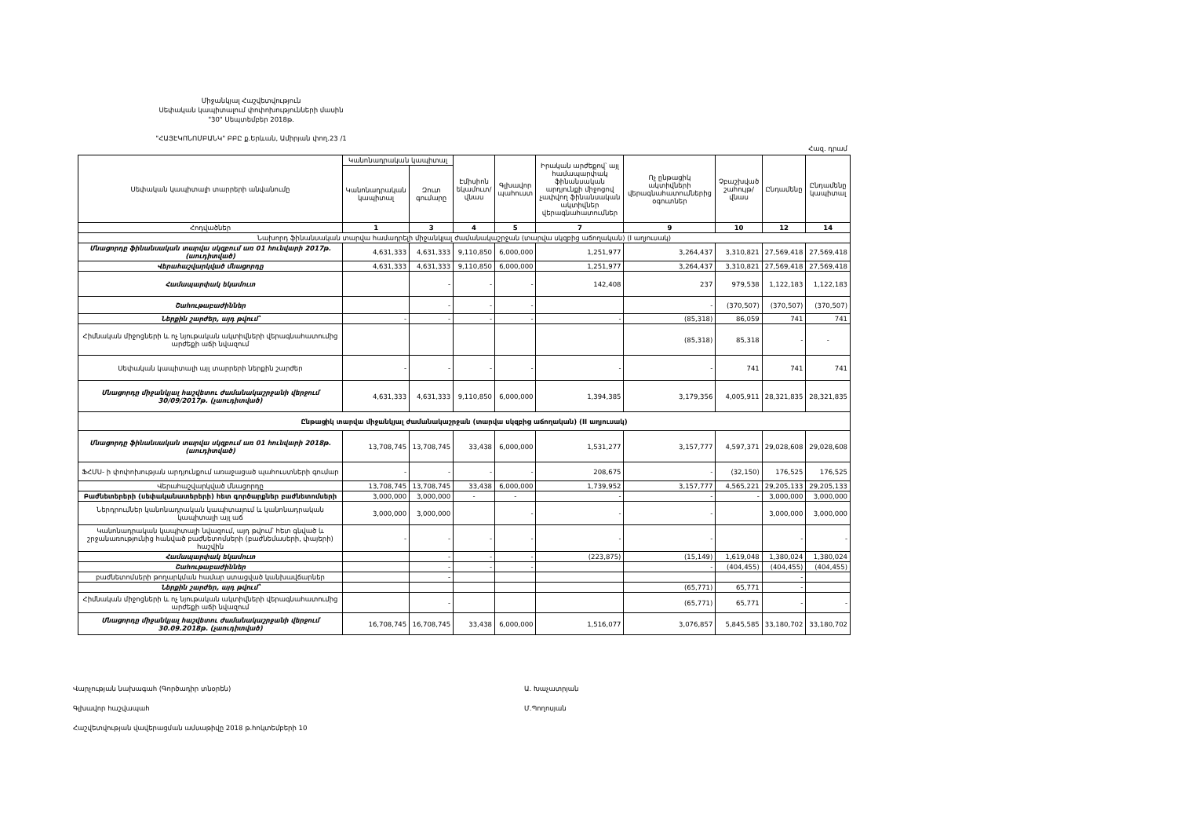Միջանկյալ Հաշվետվություն
Սեփական կապիտալում փոփոխությունների մասին
"30" Սեպտեմբեր 2018թ.
"ՀԱՅԷԿՈՆՈՄԲԱՆԿ" ԲԲԸ ք.Երևան, Ամիրյան փող.23 /1
Հազ. դրամ
| Սեփական կապիտալի տարրերի անվանումը | Կանոնադրական կապիտալ | | Էմիսիոն եկամուտ/վնաս | Գլխավոր պահուստ | Իրական արժեքով՝ այլ համապարփակ ֆինանսական արդյունքի միջոցով չափվող ֆինանսական ակտիվներ վերագնահատումներ | Ոչ ընթացիկ ակտիվների վերագնահատումներից օգուտներ | Չբաշխված շահույթ/վնաս | Ընդամենը | Ընդամենը կապիտալ |
| --- | --- | --- | --- | --- | --- | --- | --- | --- | --- |
| | Կանոնադրական կապիտալ | Զուտ գումարը | | | | | | | |
| Հոդվածներ | 1 | 3 | 4 | 5 | 7 | 9 | 10 | 12 | 14 |
| Նախորդ ֆինանսական տարվա համադրելի միջանկյալ ժամանակաշրջան (տարվա սկզբից աճողական) (I աղյուսակ) | | | | | | | | | |
| Մնացորդը ֆինանսական տարվա սկզբում առ 01 հունվարի 2017թ. (աուդիտված) | 4,631,333 | 4,631,333 | 9,110,850 | 6,000,000 | 1,251,977 | 3,264,437 | 3,310,821 | 27,569,418 | 27,569,418 |
| Վերահաշվարկված մնացորդը | 4,631,333 | 4,631,333 | 9,110,850 | 6,000,000 | 1,251,977 | 3,264,437 | 3,310,821 | 27,569,418 | 27,569,418 |
| Համապարփակ եկամուտ | | - | - | - | 142,408 | 237 | 979,538 | 1,122,183 | 1,122,183 |
| Շահութաբաժիններ | | - | - | - | | - | (370,507) | (370,507) | (370,507) |
| Ներքին շարժեր, այդ թվում՝ | - | - | - | - | - | (85,318) | 86,059 | 741 | 741 |
| Հիմնական միջոցների և ոչ նյութական ակտիվների վերագնահատումից արժեքի աճի նվազում | | | | | | (85,318) | 85,318 | - | - |
| Սեփական կապիտալի այլ տարրերի ներքին շարժեր | - | - | - | - | - | - | 741 | 741 | 741 |
| Մնացորդը միջանկյալ հաշվետու ժամանակաշրջանի վերջում 30/09/2017թ. (չաուդիտված) | 4,631,333 | 4,631,333 | 9,110,850 | 6,000,000 | 1,394,385 | 3,179,356 | 4,005,911 | 28,321,835 | 28,321,835 |
| Ընթացիկ տարվա միջանկյալ ժամանակաշրջան (տարվա սկզբից աճողական) (II աղյուսակ) | | | | | | | | | |
| Մնացորդը ֆինանսական տարվա սկզբում առ 01 հունվարի 2018թ. (աուդիտված) | 13,708,745 | 13,708,745 | 33,438 | 6,000,000 | 1,531,277 | 3,157,777 | 4,597,371 | 29,028,608 | 29,028,608 |
| ՖՀՄՍ- ի փոփոխության արդյունքում առաջացած պահուստների գումար | - | - | - | - | 208,675 | - | (32,150) | 176,525 | 176,525 |
| Վերահաշվարկված մնացորդը | 13,708,745 | 13,708,745 | 33,438 | 6,000,000 | 1,739,952 | 3,157,777 | 4,565,221 | 29,205,133 | 29,205,133 |
| Բաժնետերերի (սեփականատերերի) հետ գործարքներ բաժնետոմսերի | 3,000,000 | 3,000,000 | - | - | - | - | - | 3,000,000 | 3,000,000 |
| Ներդրումներ կանոնադրական կապիտալում և կանոնադրական կապիտալի այլ աճ | 3,000,000 | 3,000,000 | | - | - | - | | 3,000,000 | 3,000,000 |
| Կանոնադրական կապիտալի նվազում, այդ թվում՝ հետ գնված և շրջանառությունից հանված բաժնետոմսերի (բաժնեմասերի, փայերի) հաշվին | - | - | - | - | - | - | | - | - |
| Համապարփակ եկամուտ | | - | - | - | (223,875) | (15,149) | 1,619,048 | 1,380,024 | 1,380,024 |
| Շահութաբաժիններ | | - | - | - | | - | (404,455) | (404,455) | (404,455) |
| բաժնետոմսերի թողարկման համար ստացված կանխավճարներ | | - | | | | | | - | |
| Ներքին շարժեր, այդ թվում՝ | | | | | | (65,771) | 65,771 | - | |
| Հիմնական միջոցների և ոչ նյութական ակտիվների վերագնահատումից արժեքի աճի նվազում | | - | | | | (65,771) | 65,771 | - | - |
| Մնացորդը միջանկյալ հաշվետու ժամանակաշրջանի վերջում 30.09.2018թ. (չաուդիտված) | 16,708,745 | 16,708,745 | 33,438 | 6,000,000 | 1,516,077 | 3,076,857 | 5,845,585 | 33,180,702 | 33,180,702 |
Վարչության նախագահ (Գործադիր տնօրեն) Ա. Խաչատրյան
Գլխավոր հաշվապահ Մ.Պողոսյան
Հաշվետվության վավերացման ամսաթիվը 2018 թ.հոկտեմբերի 10